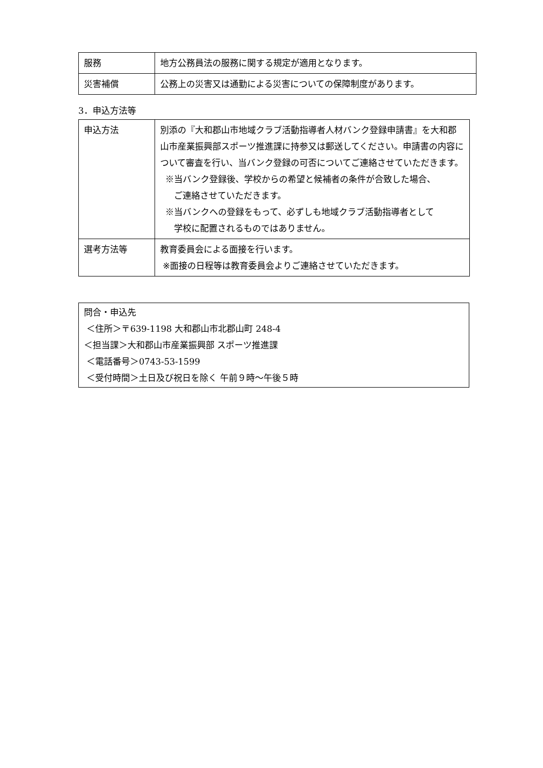| 服務 | 地方公務員法の服務に関する規定が適用となります。 |
| 災害補償 | 公務上の災害又は通勤による災害についての保障制度があります。 |
3．申込方法等
| 申込方法 | 別添の『大和郡山市地域クラブ活動指導者人材バンク登録申請書』を大和郡山市産業振興部スポーツ推進課に持参又は郵送してください。申請書の内容について審査を行い、当バンク登録の可否についてご連絡させていただきます。 ※当バンク登録後、学校からの希望と候補者の条件が合致した場合、 ご連絡させていただきます。 ※当バンクへの登録をもって、必ずしも地域クラブ活動指導者として 学校に配置されるものではありません。 |
| 選考方法等 | 教育委員会による面接を行います。 ※面接の日程等は教育委員会よりご連絡させていただきます。 |
問合・申込先
＜住所＞〒639-1198 大和郡山市北郡山町 248-4
＜担当課＞大和郡山市産業振興部 スポーツ推進課
＜電話番号＞0743-53-1599
＜受付時間＞土日及び祝日を除く 午前９時～午後５時